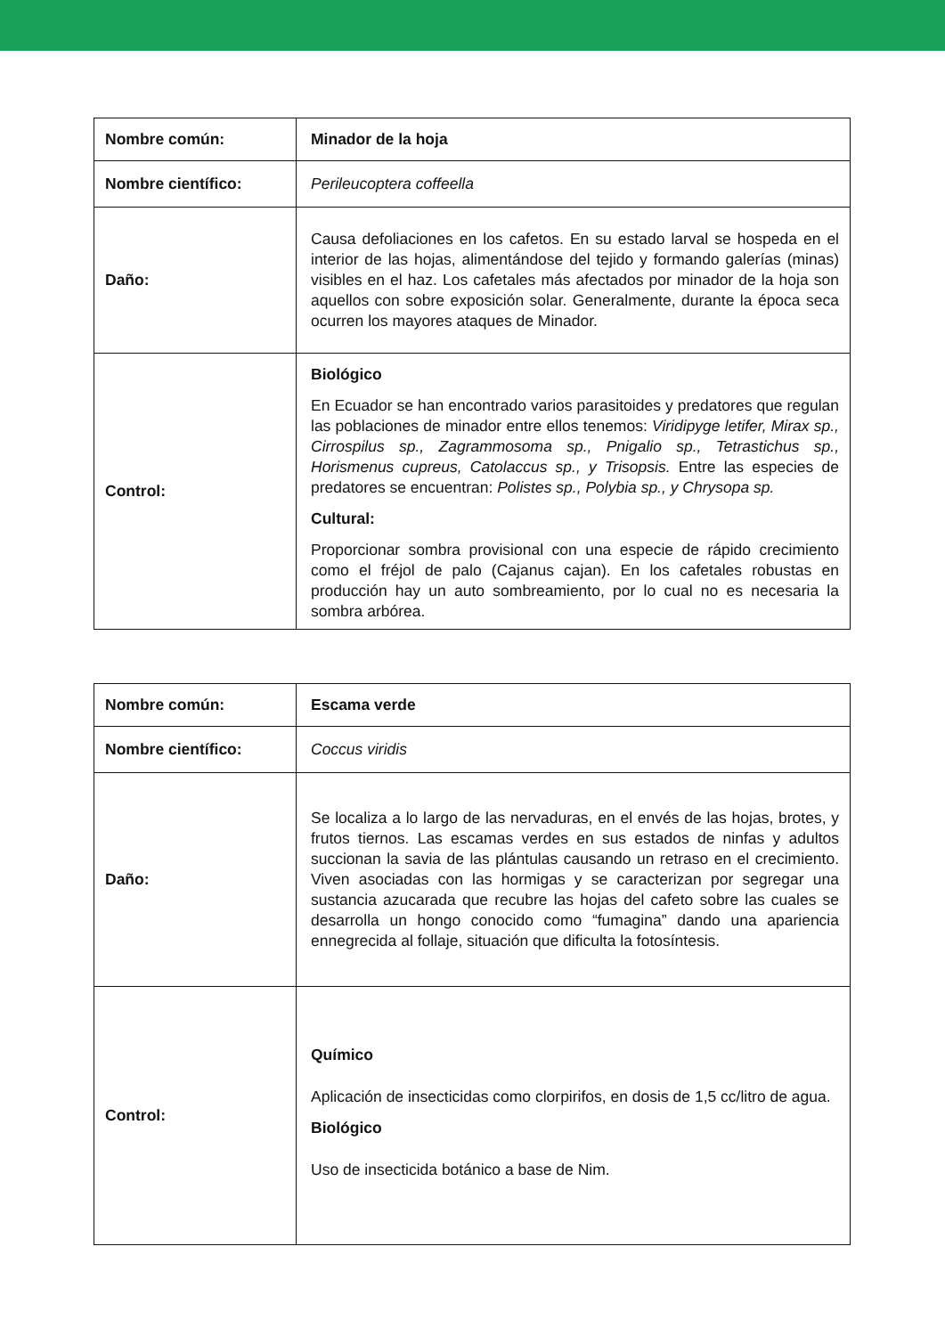| Nombre común: | Minador de la hoja |
| Nombre científico: | Perileucoptera coffeella |
| Daño: | Causa defoliaciones en los cafetos. En su estado larval se hospeda en el interior de las hojas, alimentándose del tejido y formando galerías (minas) visibles en el haz. Los cafetales más afectados por minador de la hoja son aquellos con sobre exposición solar. Generalmente, durante la época seca ocurren los mayores ataques de Minador. |
| Control: | Biológico En Ecuador se han encontrado varios parasitoides y predatores que regulan las poblaciones de minador entre ellos tenemos: Viridipyge letifer, Mirax sp., Cirrospilus sp., Zagrammosoma sp., Pnigalio sp., Tetrastichus sp., Horismenus cupreus, Catolaccus sp., y Trisopsis. Entre las especies de predatores se encuentran: Polistes sp., Polybia sp., y Chrysopa sp. Cultural: Proporcionar sombra provisional con una especie de rápido crecimiento como el fréjol de palo (Cajanus cajan). En los cafetales robustas en producción hay un auto sombreamiento, por lo cual no es necesaria la sombra arbórea. |
| Nombre común: | Escama verde |
| Nombre científico: | Coccus viridis |
| Daño: | Se localiza a lo largo de las nervaduras, en el envés de las hojas, brotes, y frutos tiernos. Las escamas verdes en sus estados de ninfas y adultos succionan la savia de las plántulas causando un retraso en el crecimiento. Viven asociadas con las hormigas y se caracterizan por segregar una sustancia azucarada que recubre las hojas del cafeto sobre las cuales se desarrolla un hongo conocido como “fumagina” dando una apariencia ennegrecida al follaje, situación que dificulta la fotosíntesis. |
| Control: | Químico Aplicación de insecticidas como clorpirifos, en dosis de 1,5 cc/litro de agua. Biológico Uso de insecticida botánico a base de Nim. |